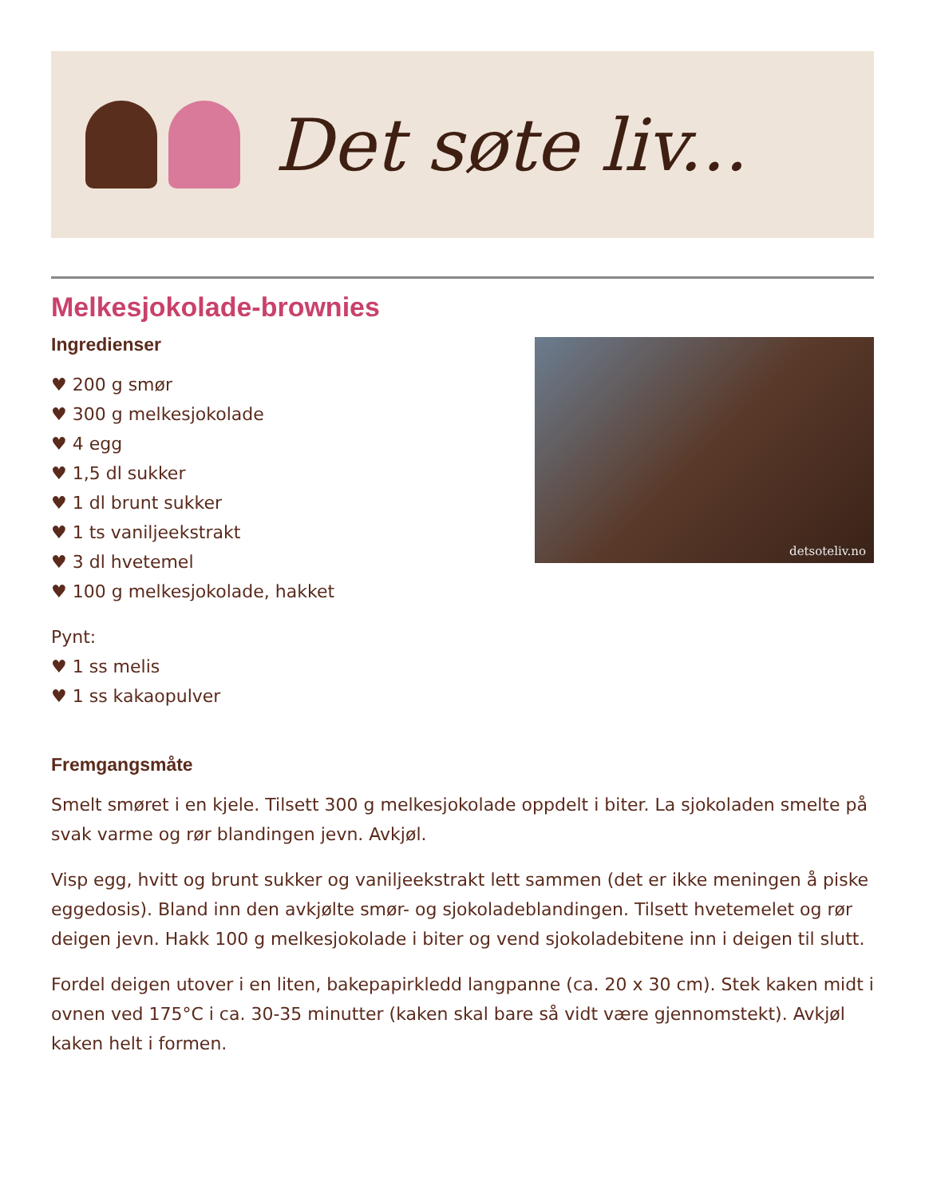Det søte liv...
Melkesjokolade-brownies
Ingredienser
♥ 200 g smør
♥ 300 g melkesjokolade
♥ 4 egg
♥ 1,5 dl sukker
♥ 1 dl brunt sukker
♥ 1 ts vaniljeekstrakt
♥ 3 dl hvetemel
♥ 100 g melkesjokolade, hakket
Pynt:
♥ 1 ss melis
♥ 1 ss kakaopulver
detsoteliv.no
Fremgangsmåte
Smelt smøret i en kjele. Tilsett 300 g melkesjokolade oppdelt i biter. La sjokoladen smelte på svak varme og rør blandingen jevn. Avkjøl.
Visp egg, hvitt og brunt sukker og vaniljeekstrakt lett sammen (det er ikke meningen å piske eggedosis). Bland inn den avkjølte smør- og sjokoladeblandingen. Tilsett hvetemelet og rør deigen jevn. Hakk 100 g melkesjokolade i biter og vend sjokoladebitene inn i deigen til slutt.
Fordel deigen utover i en liten, bakepapirkledd langpanne (ca. 20 x 30 cm). Stek kaken midt i ovnen ved 175°C i ca. 30-35 minutter (kaken skal bare så vidt være gjennomstekt). Avkjøl kaken helt i formen.